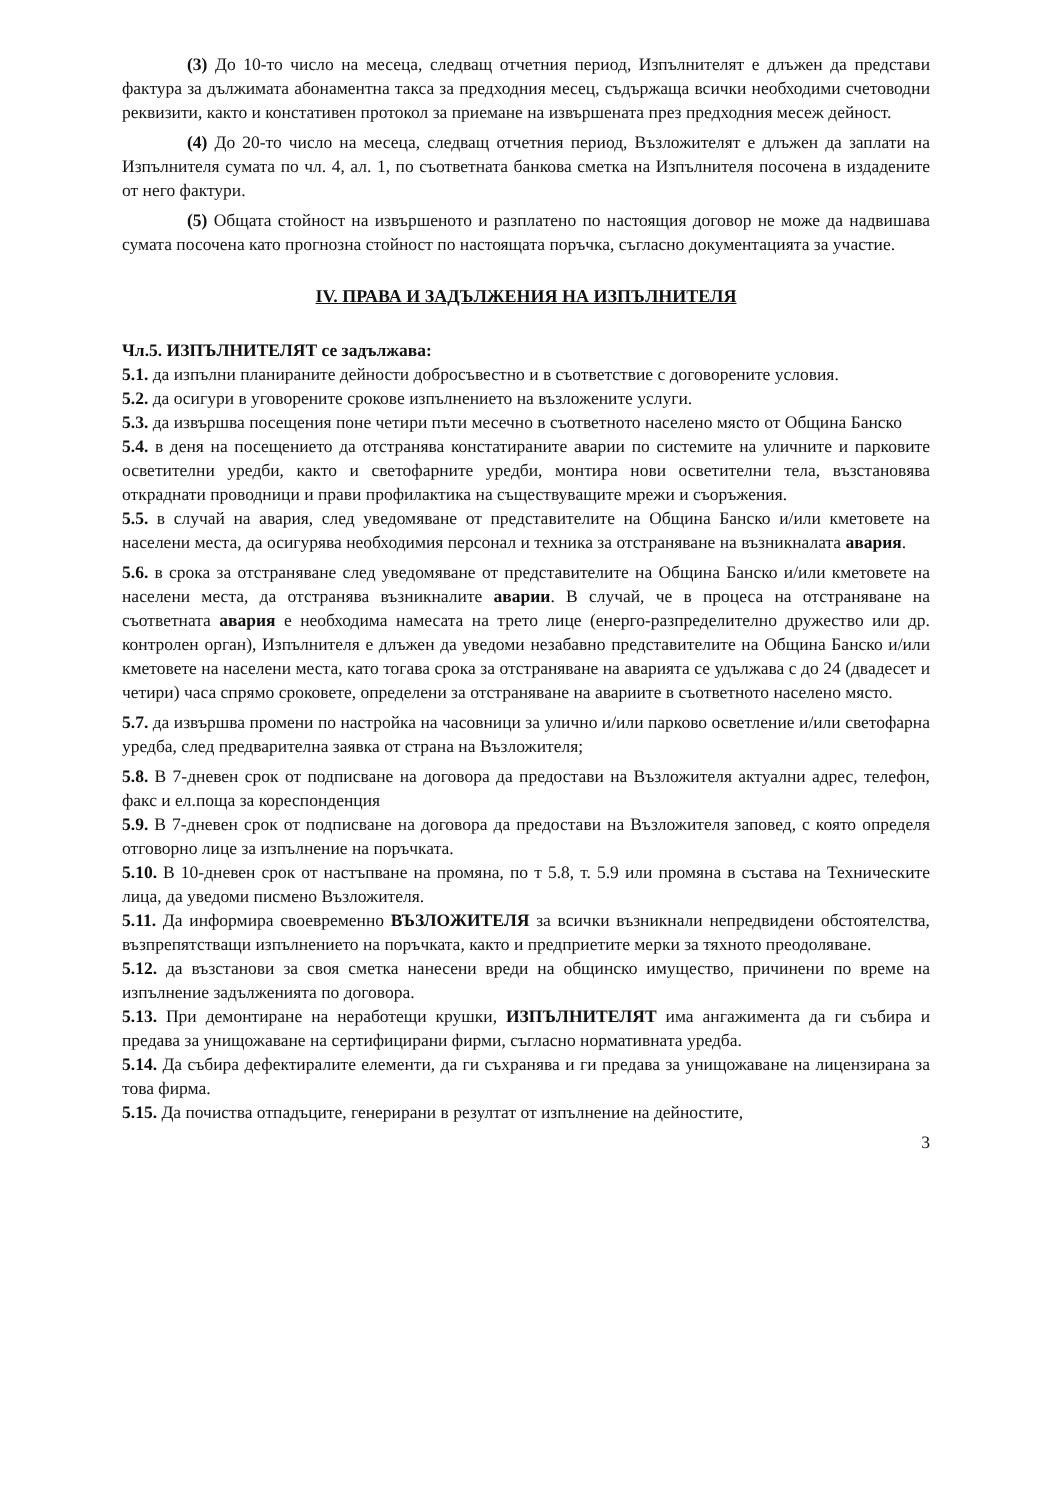(3) До 10-то число на месеца, следващ отчетния период, Изпълнителят е длъжен да представи фактура за дължимата абонаментна такса за предходния месец, съдържаща всички необходими счетоводни реквизити, както и констативен протокол за приемане на извършената през предходния месеж дейност.
(4) До 20-то число на месеца, следващ отчетния период, Възложителят е длъжен да заплати на Изпълнителя сумата по чл. 4, ал. 1, по съответната банкова сметка на Изпълнителя посочена в издадените от него фактури.
(5) Общата стойност на извършеното и разплатено по настоящия договор не може да надвишава сумата посочена като прогнозна стойност по настоящата поръчка, съгласно документацията за участие.
IV. ПРАВА И ЗАДЪЛЖЕНИЯ НА ИЗПЪЛНИТЕЛЯ
Чл.5. ИЗПЪЛНИТЕЛЯТ се задължава:
5.1. да изпълни планираните дейности добросъвестно и в съответствие с договорените условия.
5.2. да осигури в уговорените срокове изпълнението на възложените услуги.
5.3. да извършва посещения поне четири пъти месечно в съответното населено място от Община Банско
5.4. в деня на посещението да отстранява констатираните аварии по системите на уличните и парковите осветителни уредби, както и светофарните уредби, монтира нови осветителни тела, възстановява откраднати проводници и прави профилактика на съществуващите мрежи и съоръжения.
5.5. в случай на авария, след уведомяване от представителите на Община Банско и/или кметовете на населени места, да осигурява необходимия персонал и техника за отстраняване на възникналата авария.
5.6. в срока за отстраняване след уведомяване от представителите на Община Банско и/или кметовете на населени места, да отстранява възникналите аварии. В случай, че в процеса на отстраняване на съответната авария е необходима намесата на трето лице (енерго-разпределително дружество или др. контролен орган), Изпълнителя е длъжен да уведоми незабавно представителите на Община Банско и/или кметовете на населени места, като тогава срока за отстраняване на аварията се удължава с до 24 (двадесет и четири) часа спрямо сроковете, определени за отстраняване на авариите в съответното населено място.
5.7. да извършва промени по настройка на часовници за улично и/или парково осветление и/или светофарна уредба, след предварителна заявка от страна на Възложителя;
5.8. В 7-дневен срок от подписване на договора да предостави на Възложителя актуални адрес, телефон, факс и ел.поща за кореспонденция
5.9. В 7-дневен срок от подписване на договора да предостави на Възложителя заповед, с която определя отговорно лице за изпълнение на поръчката.
5.10. В 10-дневен срок от настъпване на промяна, по т 5.8, т. 5.9 или промяна в състава на Техническите лица, да уведоми писмено Възложителя.
5.11. Да информира своевременно ВЪЗЛОЖИТЕЛЯ за всички възникнали непредвидени обстоятелства, възпрепятстващи изпълнението на поръчката, както и предприетите мерки за тяхното преодоляване.
5.12. да възстанови за своя сметка нанесени вреди на общинско имущество, причинени по време на изпълнение задълженията по договора.
5.13. При демонтиране на неработещи крушки, ИЗПЪЛНИТЕЛЯТ има ангажимента да ги събира и предава за унищожаване на сертифицирани фирми, съгласно нормативната уредба.
5.14. Да събира дефектиралите елементи, да ги съхранява и ги предава за унищожаване на лицензирана за това фирма.
5.15. Да почиства отпадъците, генерирани в резултат от изпълнение на дейностите,
3